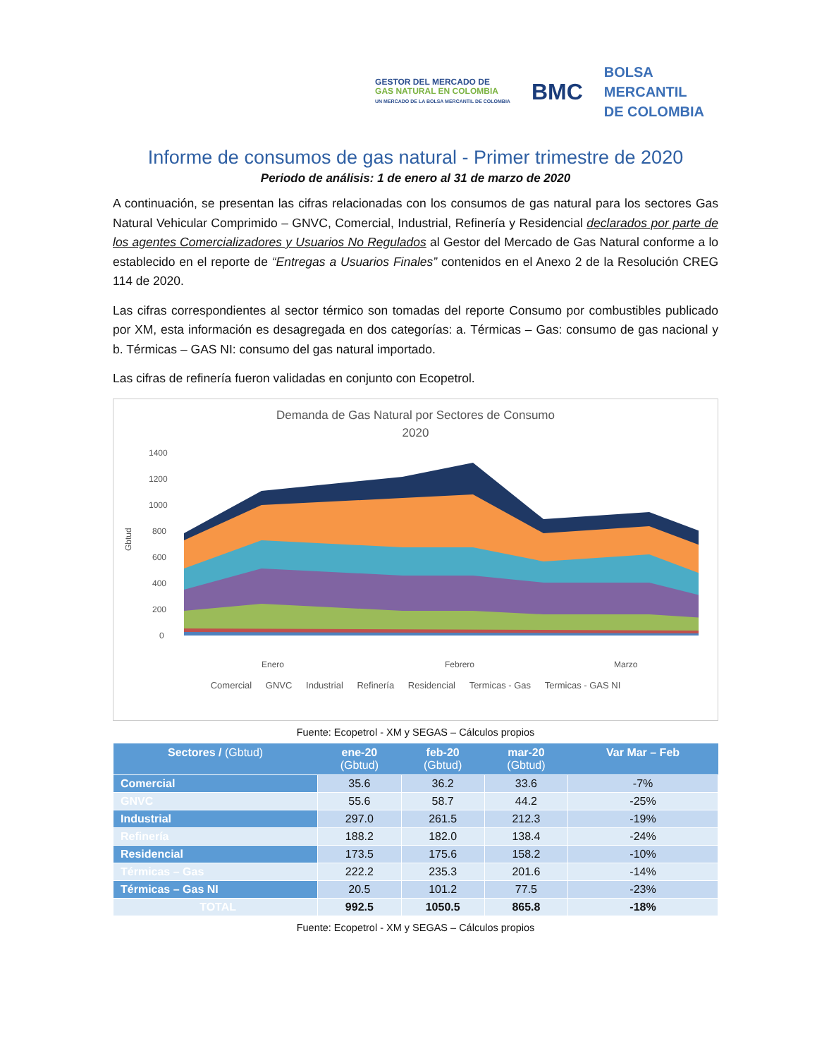GESTOR DEL MERCADO DE
GAS NATURAL EN COLOMBIA
UN MERCADO DE LA BOLSA MERCANTIL DE COLOMBIA
BMC
BOLSA
MERCANTIL
DE COLOMBIA
Informe de consumos de gas natural - Primer trimestre de 2020
Periodo de análisis: 1 de enero al 31 de marzo de 2020
A continuación, se presentan las cifras relacionadas con los consumos de gas natural para los sectores Gas Natural Vehicular Comprimido – GNVC, Comercial, Industrial, Refinería y Residencial declarados por parte de los agentes Comercializadores y Usuarios No Regulados al Gestor del Mercado de Gas Natural conforme a lo establecido en el reporte de “Entregas a Usuarios Finales” contenidos en el Anexo 2 de la Resolución CREG 114 de 2020.
Las cifras correspondientes al sector térmico son tomadas del reporte Consumo por combustibles publicado por XM, esta información es desagregada en dos categorías: a. Térmicas – Gas: consumo de gas nacional y b. Térmicas – GAS NI: consumo del gas natural importado.
Las cifras de refinería fueron validadas en conjunto con Ecopetrol.
Demanda de Gas Natural por Sectores de Consumo
2020
1400
1200
1000
800
600
400
200
0
Gbtud
Enero
Febrero
Marzo
Comercial GNVC Industrial Refinería Residencial Termicas - Gas Termicas - GAS NI
Fuente: Ecopetrol - XM y SEGAS – Cálculos propios
| Sectores / (Gbtud) | ene-20 (Gbtud) | feb-20 (Gbtud) | mar-20 (Gbtud) | Var Mar – Feb |
| --- | --- | --- | --- | --- |
| Comercial | 35.6 | 36.2 | 33.6 | -7% |
| GNVC | 55.6 | 58.7 | 44.2 | -25% |
| Industrial | 297.0 | 261.5 | 212.3 | -19% |
| Refinería | 188.2 | 182.0 | 138.4 | -24% |
| Residencial | 173.5 | 175.6 | 158.2 | -10% |
| Térmicas – Gas | 222.2 | 235.3 | 201.6 | -14% |
| Térmicas – Gas NI | 20.5 | 101.2 | 77.5 | -23% |
| TOTAL | 992.5 | 1050.5 | 865.8 | -18% |
Fuente: Ecopetrol - XM y SEGAS – Cálculos propios